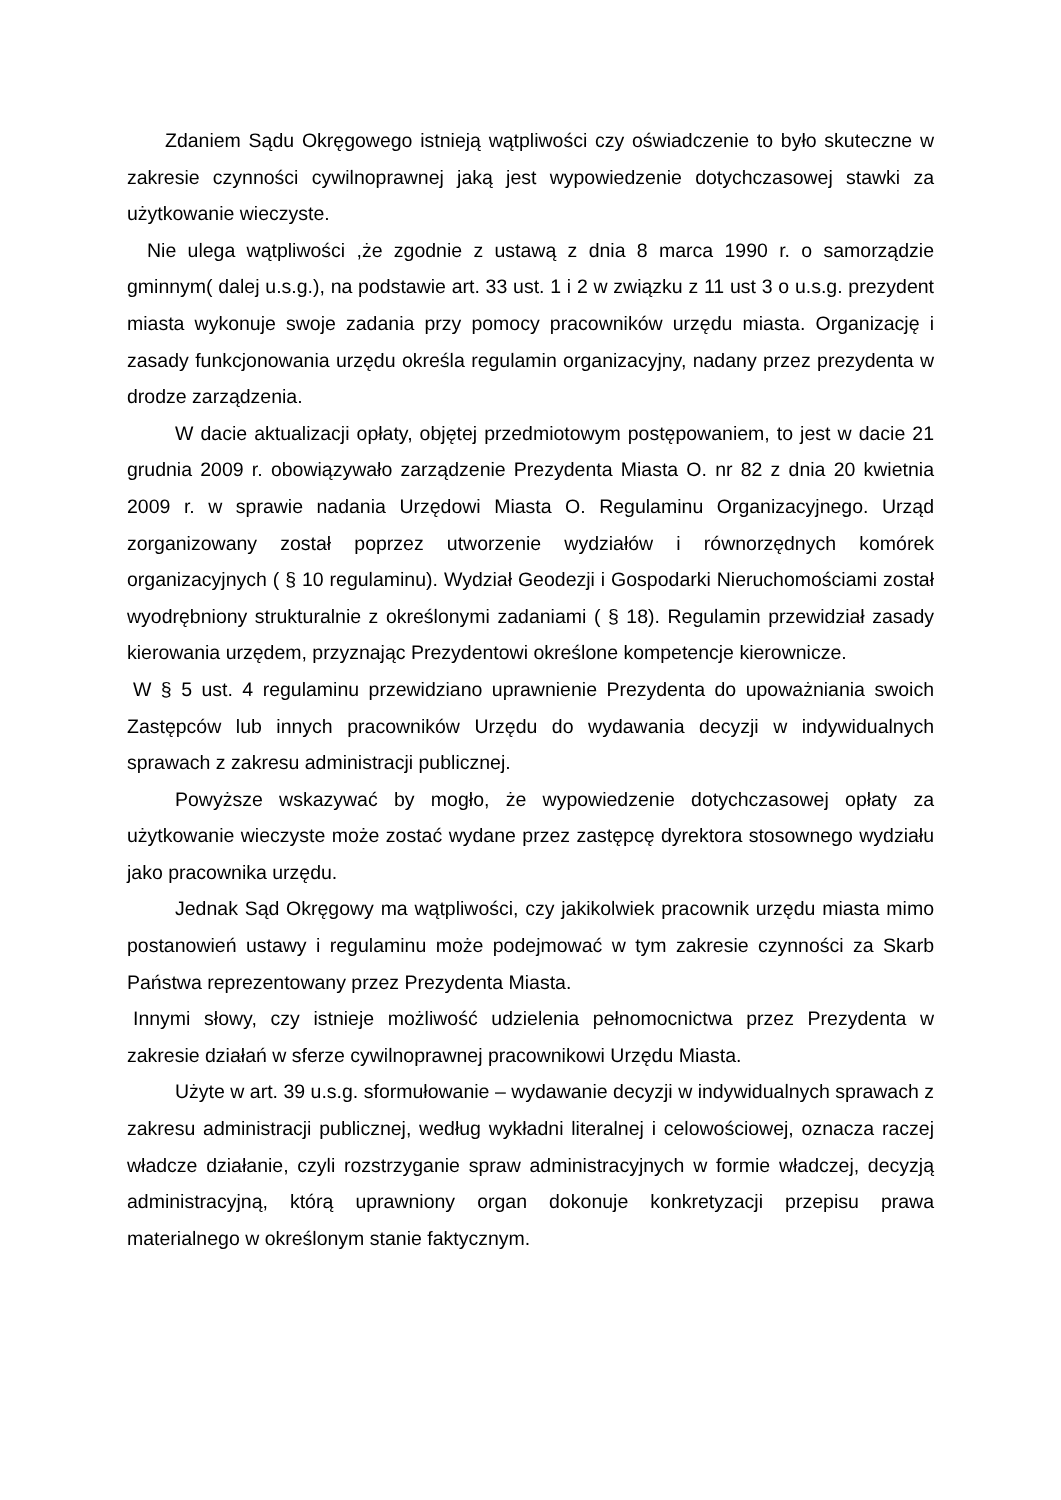Zdaniem Sądu Okręgowego istnieją wątpliwości czy oświadczenie to było skuteczne w zakresie czynności cywilnoprawnej jaką jest wypowiedzenie dotychczasowej stawki za użytkowanie wieczyste.
Nie ulega wątpliwości ,że zgodnie z ustawą z dnia 8 marca 1990 r. o samorządzie gminnym( dalej u.s.g.), na podstawie art. 33 ust. 1 i 2 w związku z 11 ust 3 o u.s.g. prezydent miasta wykonuje swoje zadania przy pomocy pracowników urzędu miasta. Organizację i zasady funkcjonowania urzędu określa regulamin organizacyjny, nadany przez prezydenta w drodze zarządzenia.
W dacie aktualizacji opłaty, objętej przedmiotowym postępowaniem, to jest w dacie 21 grudnia 2009 r. obowiązywało zarządzenie Prezydenta Miasta O. nr 82 z dnia 20 kwietnia 2009 r. w sprawie nadania Urzędowi Miasta O. Regulaminu Organizacyjnego. Urząd zorganizowany został poprzez utworzenie wydziałów i równorzędnych komórek organizacyjnych ( § 10 regulaminu). Wydział Geodezji i Gospodarki Nieruchomościami został wyodrębniony strukturalnie z określonymi zadaniami ( § 18). Regulamin przewidział zasady kierowania urzędem, przyznając Prezydentowi określone kompetencje kierownicze.
W § 5 ust. 4 regulaminu przewidziano uprawnienie Prezydenta do upoważniania swoich Zastępców lub innych pracowników Urzędu do wydawania decyzji w indywidualnych sprawach z zakresu administracji publicznej.
Powyższe wskazywać by mogło, że wypowiedzenie dotychczasowej opłaty za użytkowanie wieczyste może zostać wydane przez zastępcę dyrektora stosownego wydziału jako pracownika urzędu.
Jednak Sąd Okręgowy ma wątpliwości, czy jakikolwiek pracownik urzędu miasta mimo postanowień ustawy i regulaminu może podejmować w tym zakresie czynności za Skarb Państwa reprezentowany przez Prezydenta Miasta.
Innymi słowy, czy istnieje możliwość udzielenia pełnomocnictwa przez Prezydenta w zakresie działań w sferze cywilnoprawnej pracownikowi Urzędu Miasta.
Użyte w art. 39 u.s.g. sformułowanie – wydawanie decyzji w indywidualnych sprawach z zakresu administracji publicznej, według wykładni literalnej i celowościowej, oznacza raczej władcze działanie, czyli rozstrzyganie spraw administracyjnych w formie władczej, decyzją administracyjną, którą uprawniony organ dokonuje konkretyzacji przepisu prawa materialnego w określonym stanie faktycznym.